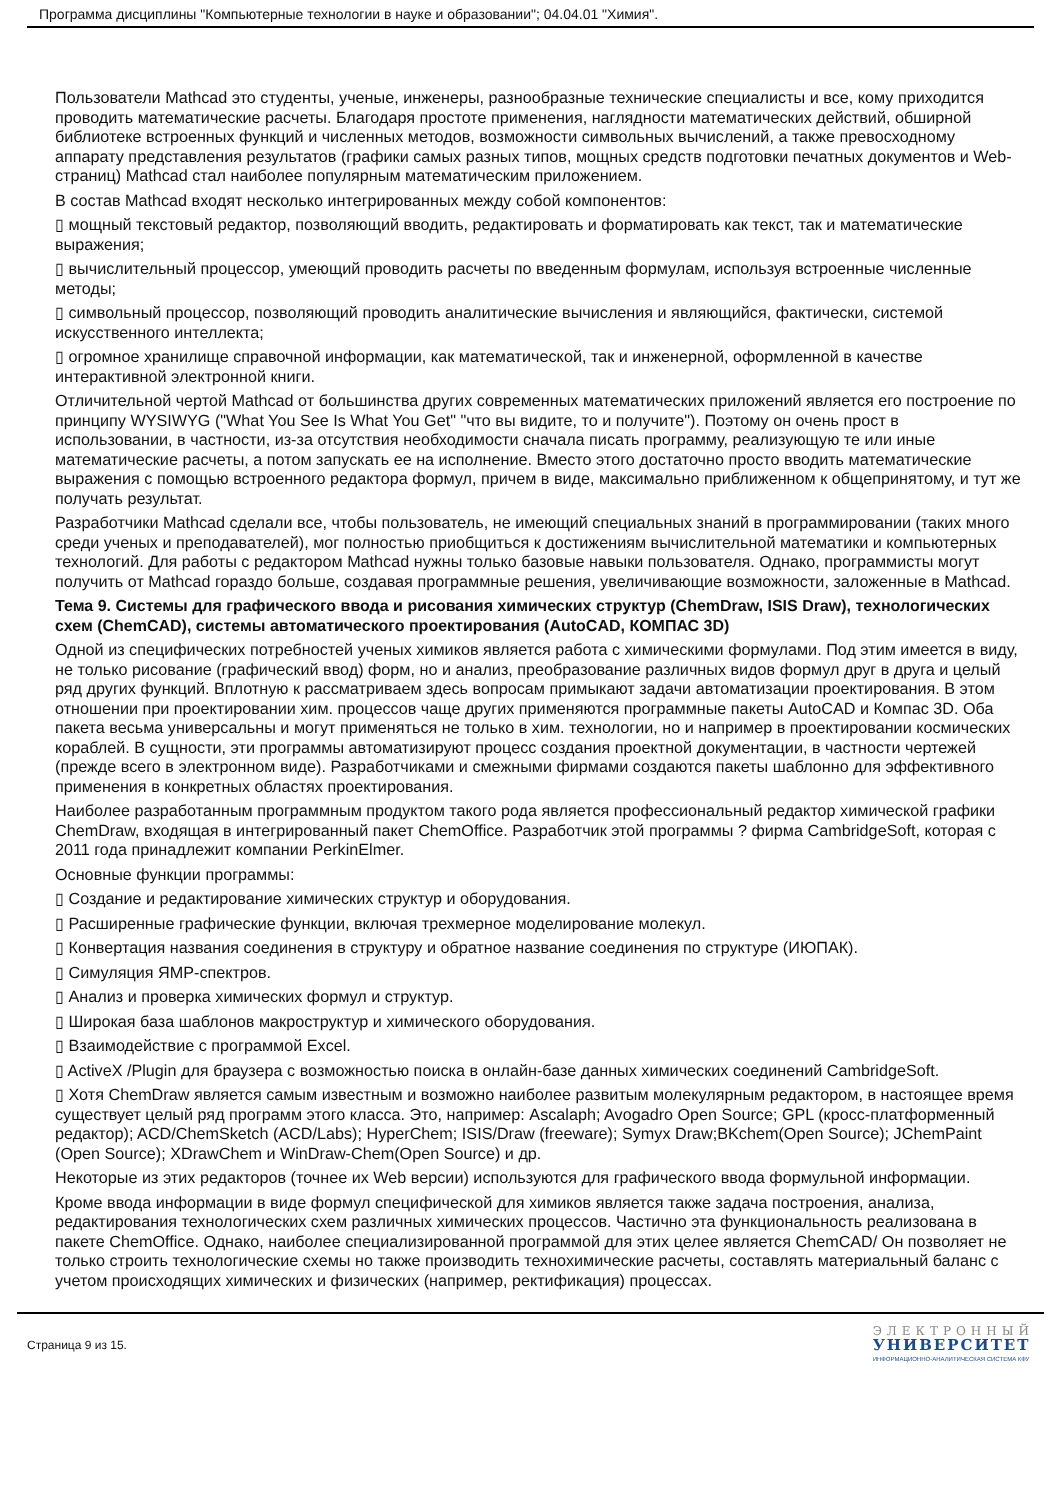Программа дисциплины "Компьютерные технологии в науке и образовании"; 04.04.01 "Химия".
Пользователи Mathcad это студенты, ученые, инженеры, разнообразные технические специалисты и все, кому приходится проводить математические расчеты. Благодаря простоте применения, наглядности математических действий, обширной библиотеке встроенных функций и численных методов, возможности символьных вычислений, а также превосходному аппарату представления результатов (графики самых разных типов, мощных средств подготовки печатных документов и Web-страниц) Mathcad стал наиболее популярным математическим приложением.
В состав Mathcad входят несколько интегрированных между собой компонентов:
▯ мощный текстовый редактор, позволяющий вводить, редактировать и форматировать как текст, так и математические выражения;
▯ вычислительный процессор, умеющий проводить расчеты по введенным формулам, используя встроенные численные методы;
▯ символьный процессор, позволяющий проводить аналитические вычисления и являющийся, фактически, системой искусственного интеллекта;
▯ огромное хранилище справочной информации, как математической, так и инженерной, оформленной в качестве интерактивной электронной книги.
Отличительной чертой Mathcad от большинства других современных математических приложений является его построение по принципу WYSIWYG ("What You See Is What You Get" "что вы видите, то и получите"). Поэтому он очень прост в использовании, в частности, из-за отсутствия необходимости сначала писать программу, реализующую те или иные математические расчеты, а потом запускать ее на исполнение. Вместо этого достаточно просто вводить математические выражения с помощью встроенного редактора формул, причем в виде, максимально приближенном к общепринятому, и тут же получать результат.
Разработчики Mathcad сделали все, чтобы пользователь, не имеющий специальных знаний в программировании (таких много среди ученых и преподавателей), мог полностью приобщиться к достижениям вычислительной математики и компьютерных технологий. Для работы с редактором Mathcad нужны только базовые навыки пользователя. Однако, программисты могут получить от Mathcad гораздо больше, создавая программные решения, увеличивающие возможности, заложенные в Mathcad.
Тема 9. Системы для графического ввода и рисования химических структур (ChemDraw, ISIS Draw), технологических схем (ChemCAD), системы автоматического проектирования (AutoCAD, КОМПАС 3D)
Одной из специфических потребностей ученых химиков является работа с химическими формулами. Под этим имеется в виду, не только рисование (графический ввод) форм, но и анализ, преобразование различных видов формул друг в друга и целый ряд других функций. Вплотную к рассматриваем здесь вопросам примыкают задачи автоматизации проектирования. В этом отношении при проектировании хим. процессов чаще других применяются программные пакеты AutoCAD и Компас 3D. Оба пакета весьма универсальны и могут применяться не только в хим. технологии, но и например в проектировании космических кораблей. В сущности, эти программы автоматизируют процесс создания проектной документации, в частности чертежей (прежде всего в электронном виде). Разработчиками и смежными фирмами создаются пакеты шаблонно для эффективного применения в конкретных областях проектирования.
Наиболее разработанным программным продуктом такого рода является профессиональный редактор химической графики ChemDraw, входящая в интегрированный пакет ChemOffice. Разработчик этой программы ? фирма CambridgeSoft, которая с 2011 года принадлежит компании PerkinElmer.
Основные функции программы:
▯ Создание и редактирование химических структур и оборудования.
▯ Расширенные графические функции, включая трехмерное моделирование молекул.
▯ Конвертация названия соединения в структуру и обратное название соединения по структуре (ИЮПАК).
▯ Симуляция ЯМР-спектров.
▯ Анализ и проверка химических формул и структур.
▯ Широкая база шаблонов макроструктур и химического оборудования.
▯ Взаимодействие с программой Excel.
▯ ActiveX /Plugin для браузера с возможностью поиска в онлайн-базе данных химических соединений CambridgeSoft.
▯ Хотя ChemDraw является самым известным и возможно наиболее развитым молекулярным редактором, в настоящее время существует целый ряд программ этого класса. Это, например: Ascalaph; Avogadro Open Source; GPL (кросс-платформенный редактор); ACD/ChemSketch (ACD/Labs); HyperChem; ISIS/Draw (freeware); Symyx Draw;BKchem(Open Source); JChemPaint (Open Source); XDrawChem и WinDraw-Chem(Open Source) и др.
Некоторые из этих редакторов (точнее их Web версии) используются для графического ввода формульной информации.
Кроме ввода информации в виде формул специфической для химиков является также задача построения, анализа, редактирования технологических схем различных химических процессов. Частично эта функциональность реализована в пакете ChemOffice. Однако, наиболее специализированной программой для этих целее является ChemCAD/ Он позволяет не только строить технологические схемы но также производить технохимические расчеты, составлять материальный баланс с учетом происходящих химических и физических (например, ректификация) процессах.
Страница 9 из 15.
ЭЛЕКТРОННЫЙ
УНИВЕРСИТЕТ
ИНФОРМАЦИОННО-АНАЛИТИЧЕСКАЯ СИСТЕМА КФУ